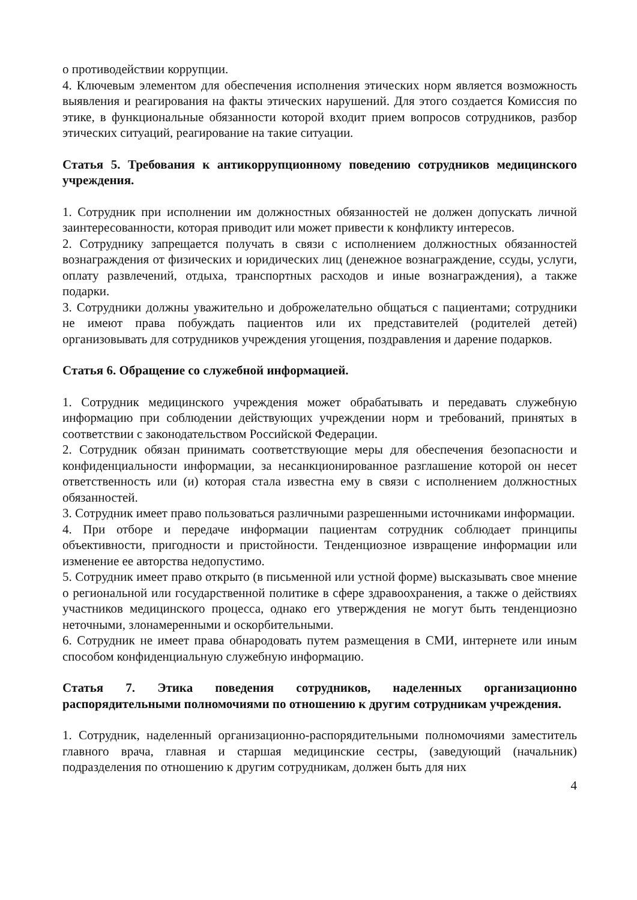о противодействии коррупции.
4. Ключевым элементом для обеспечения исполнения этических норм является возможность выявления и реагирования на факты этических нарушений. Для этого создается Комиссия по этике, в функциональные обязанности которой входит прием вопросов сотрудников, разбор этических ситуаций, реагирование на такие ситуации.
Статья 5. Требования к антикоррупционному поведению сотрудников медицинского учреждения.
1. Сотрудник при исполнении им должностных обязанностей не должен допускать личной заинтересованности, которая приводит или может привести к конфликту интересов.
2. Сотруднику запрещается получать в связи с исполнением должностных обязанностей вознаграждения от физических и юридических лиц (денежное вознаграждение, ссуды, услуги, оплату развлечений, отдыха, транспортных расходов и иные вознаграждения), а также подарки.
3. Сотрудники должны уважительно и доброжелательно общаться с пациентами; сотрудники не имеют права побуждать пациентов или их представителей (родителей детей) организовывать для сотрудников учреждения угощения, поздравления и дарение подарков.
Статья 6. Обращение со служебной информацией.
1. Сотрудник медицинского учреждения может обрабатывать и передавать служебную информацию при соблюдении действующих учреждении норм и требований, принятых в соответствии с законодательством Российской Федерации.
2. Сотрудник обязан принимать соответствующие меры для обеспечения безопасности и конфиденциальности информации, за несанкционированное разглашение которой он несет ответственность или (и) которая стала известна ему в связи с исполнением должностных обязанностей.
3. Сотрудник имеет право пользоваться различными разрешенными источниками информации.
4. При отборе и передаче информации пациентам сотрудник соблюдает принципы объективности, пригодности и пристойности. Тенденциозное извращение информации или изменение ее авторства недопустимо.
5. Сотрудник имеет право открыто (в письменной или устной форме) высказывать свое мнение о региональной или государственной политике в сфере здравоохранения, а также о действиях участников медицинского процесса, однако его утверждения не могут быть тенденциозно неточными, злонамеренными и оскорбительными.
6. Сотрудник не имеет права обнародовать путем размещения в СМИ, интернете или иным способом конфиденциальную служебную информацию.
Статья 7. Этика поведения сотрудников, наделенных организационно распорядительными полномочиями по отношению к другим сотрудникам учреждения.
1. Сотрудник, наделенный организационно-распорядительными полномочиями заместитель главного врача, главная и старшая медицинские сестры, (заведующий (начальник) подразделения по отношению к другим сотрудникам, должен быть для них
4